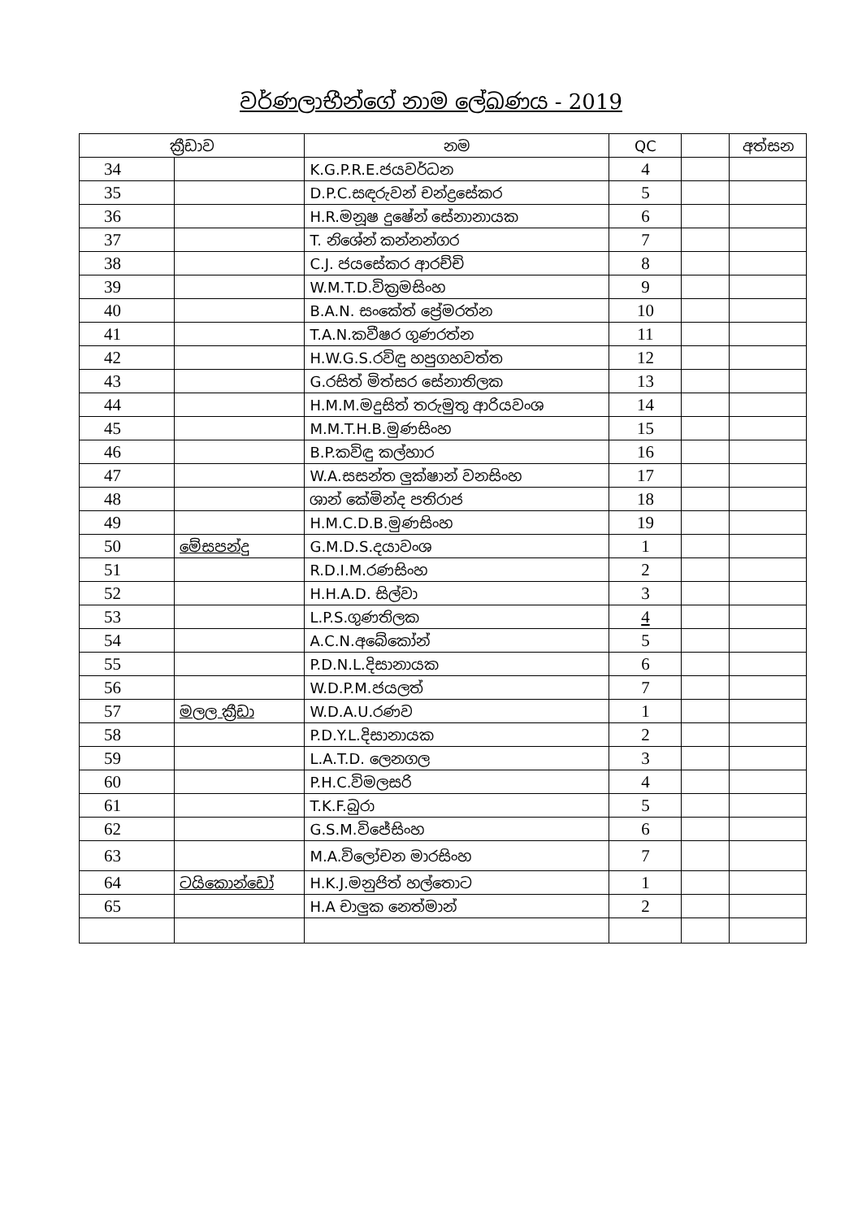වර්ණලාභීන්ගේ නාම ලේඛණය - 2019
| ක්‍රීඩාව | | නම | QC | | අත්සන |
| --- | --- | --- | --- | --- | --- |
| 34 | | K.G.P.R.E.ජයවර්ධන | 4 | | |
| 35 | | D.P.C.සඳරුවන් චන්ද්‍රසේකර | 5 | | |
| 36 | | H.R.මනූෂ දුෂේන් සේනානායක | 6 | | |
| 37 | | T. නිශේන් කන්නන්ගර | 7 | | |
| 38 | | C.J. ජයසේකර ආරච්චි | 8 | | |
| 39 | | W.M.T.D.වික්‍රමසිංහ | 9 | | |
| 40 | | B.A.N. සංකේත් ප්‍රේමරත්න | 10 | | |
| 41 | | T.A.N.කවීෂර ගුණරත්න | 11 | | |
| 42 | | H.W.G.S.රවිඳු හපුගහවත්ත | 12 | | |
| 43 | | G.රසිත් මිත්සර සේනාතිලක | 13 | | |
| 44 | | H.M.M.මදුසිත් තරුමුතු ආරියවංශ | 14 | | |
| 45 | | M.M.T.H.B.මුණසිංහ | 15 | | |
| 46 | | B.P.කවිඳු කල්හාර | 16 | | |
| 47 | | W.A.සසන්ත ලුක්ෂාන් වනසිංහ | 17 | | |
| 48 | | ශාන් කේමින්ද පතිරාජ | 18 | | |
| 49 | | H.M.C.D.B.මුණසිංහ | 19 | | |
| 50 | මේසපන්දු | G.M.D.S.දයාවංශ | 1 | | |
| 51 | | R.D.I.M.රණසිංහ | 2 | | |
| 52 | | H.H.A.D. සිල්වා | 3 | | |
| 53 | | L.P.S.ගුණතිලක | 4 | | |
| 54 | | A.C.N.අබේකෝන් | 5 | | |
| 55 | | P.D.N.L.දිසානායක | 6 | | |
| 56 | | W.D.P.M.ජයලත් | 7 | | |
| 57 | මලල ක්‍රීඩා | W.D.A.U.රණව | 1 | | |
| 58 | | P.D.Y.L.දිසානායක | 2 | | |
| 59 | | L.A.T.D. ලෙනගල | 3 | | |
| 60 | | P.H.C.විමලසරි | 4 | | |
| 61 | | T.K.F.බුරා | 5 | | |
| 62 | | G.S.M.විජේසිංහ | 6 | | |
| 63 | | M.A.විලෝචන මාරසිංහ | 7 | | |
| 64 | ටයිකොන්ඩෝ | H.K.J.මනුජිත් හල්තොට | 1 | | |
| 65 | | H.A චාලුක නෙත්මාන් | 2 | | |